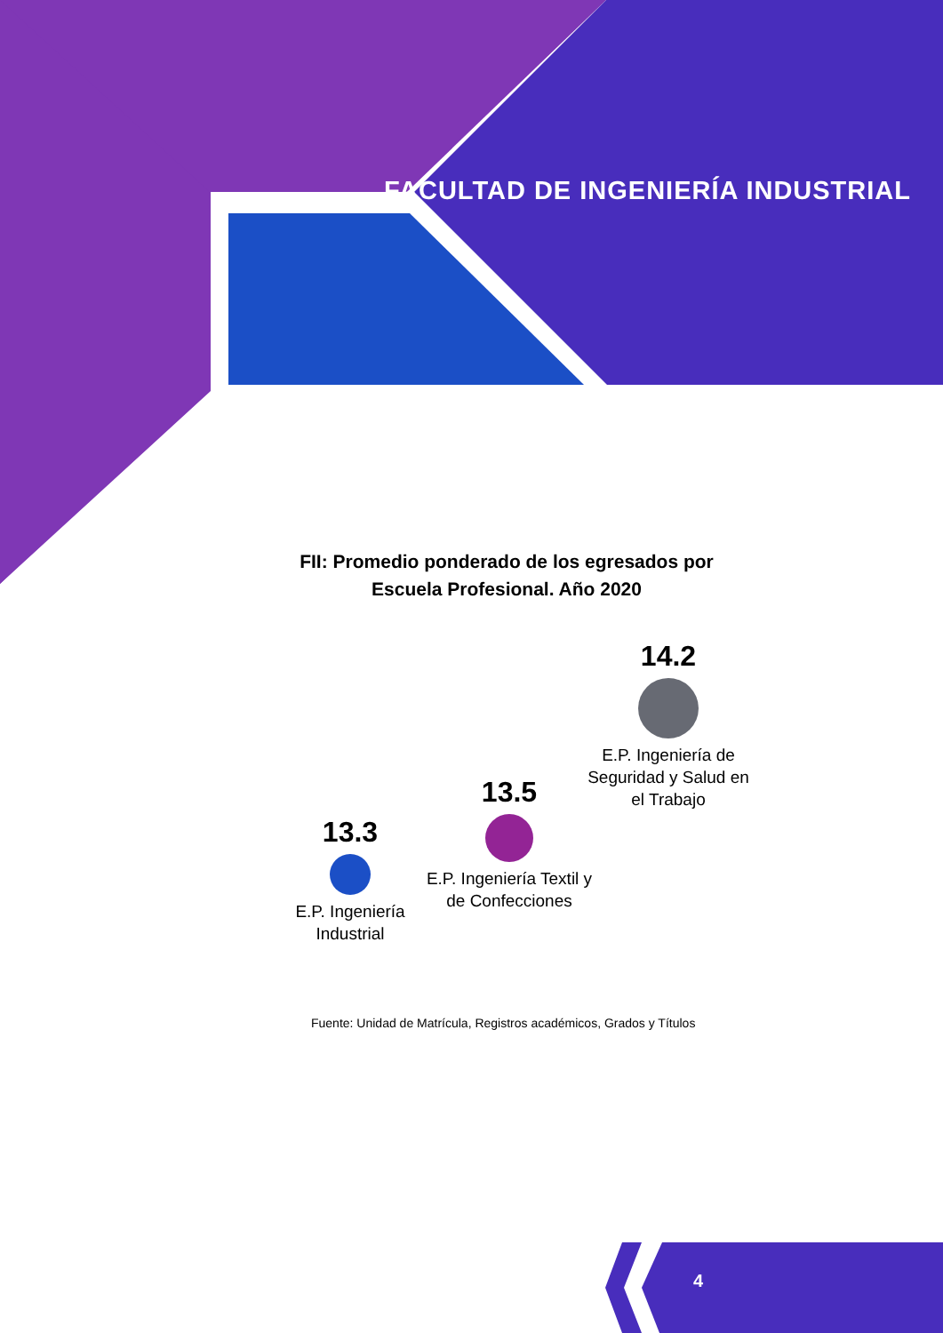FACULTAD DE INGENIERÍA INDUSTRIAL
FII: Promedio ponderado de los egresados por Escuela Profesional. Año 2020
13.3
E.P. Ingeniería Industrial
13.5
E.P. Ingeniería Textil y de Confecciones
14.2
E.P. Ingeniería de Seguridad y Salud en el Trabajo
Fuente: Unidad de Matrícula, Registros académicos, Grados y Títulos
4